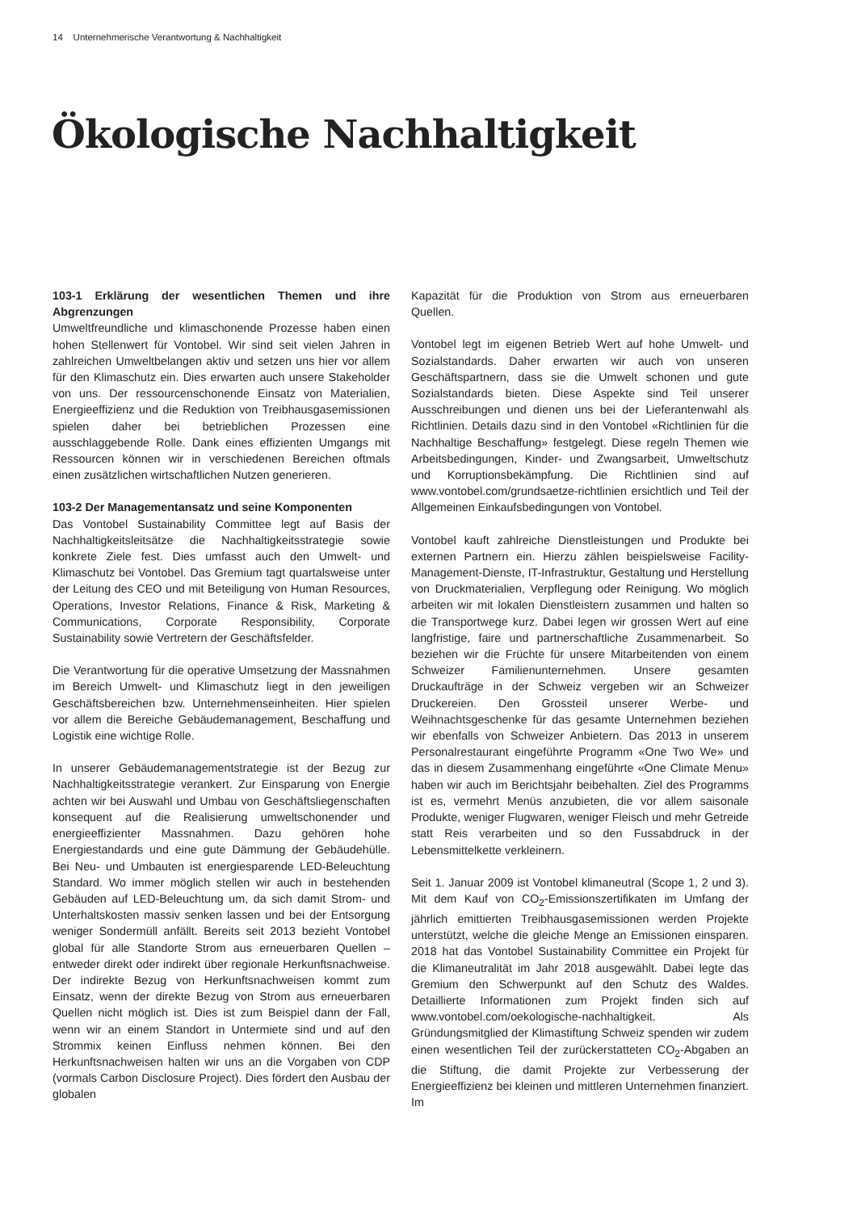14 Unternehmerische Verantwortung & Nachhaltigkeit
Ökologische Nachhaltigkeit
103-1 Erklärung der wesentlichen Themen und ihre Abgrenzungen
Umweltfreundliche und klimaschonende Prozesse haben einen hohen Stellenwert für Vontobel. Wir sind seit vielen Jahren in zahlreichen Umweltbelangen aktiv und setzen uns hier vor allem für den Klimaschutz ein. Dies erwarten auch unsere Stakeholder von uns. Der ressourcenschonende Einsatz von Materialien, Energieeffizienz und die Reduktion von Treibhausgasemissionen spielen daher bei betrieblichen Prozessen eine ausschlaggebende Rolle. Dank eines effizienten Umgangs mit Ressourcen können wir in verschiedenen Bereichen oftmals einen zusätzlichen wirtschaftlichen Nutzen generieren.
103-2 Der Managementansatz und seine Komponenten
Das Vontobel Sustainability Committee legt auf Basis der Nachhaltigkeitsleitsätze die Nachhaltigkeitsstrategie sowie konkrete Ziele fest. Dies umfasst auch den Umwelt- und Klimaschutz bei Vontobel. Das Gremium tagt quartalsweise unter der Leitung des CEO und mit Beteiligung von Human Resources, Operations, Investor Relations, Finance & Risk, Marketing & Communications, Corporate Responsibility, Corporate Sustainability sowie Vertretern der Geschäftsfelder.
Die Verantwortung für die operative Umsetzung der Massnahmen im Bereich Umwelt- und Klimaschutz liegt in den jeweiligen Geschäftsbereichen bzw. Unternehmenseinheiten. Hier spielen vor allem die Bereiche Gebäudemanagement, Beschaffung und Logistik eine wichtige Rolle.
In unserer Gebäudemanagementstrategie ist der Bezug zur Nachhaltigkeitsstrategie verankert. Zur Einsparung von Energie achten wir bei Auswahl und Umbau von Geschäftsliegenschaften konsequent auf die Realisierung umweltschonender und energieeffizienter Massnahmen. Dazu gehören hohe Energiestandards und eine gute Dämmung der Gebäudehülle. Bei Neu- und Umbauten ist energiesparende LED-Beleuchtung Standard. Wo immer möglich stellen wir auch in bestehenden Gebäuden auf LED-Beleuchtung um, da sich damit Strom- und Unterhaltskosten massiv senken lassen und bei der Entsorgung weniger Sondermüll anfällt. Bereits seit 2013 bezieht Vontobel global für alle Standorte Strom aus erneuerbaren Quellen – entweder direkt oder indirekt über regionale Herkunftsnachweise. Der indirekte Bezug von Herkunftsnachweisen kommt zum Einsatz, wenn der direkte Bezug von Strom aus erneuerbaren Quellen nicht möglich ist. Dies ist zum Beispiel dann der Fall, wenn wir an einem Standort in Untermiete sind und auf den Strommix keinen Einfluss nehmen können. Bei den Herkunftsnachweisen halten wir uns an die Vorgaben von CDP (vormals Carbon Disclosure Project). Dies fördert den Ausbau der globalen
Kapazität für die Produktion von Strom aus erneuerbaren Quellen.
Vontobel legt im eigenen Betrieb Wert auf hohe Umwelt- und Sozialstandards. Daher erwarten wir auch von unseren Geschäftspartnern, dass sie die Umwelt schonen und gute Sozialstandards bieten. Diese Aspekte sind Teil unserer Ausschreibungen und dienen uns bei der Lieferantenwahl als Richtlinien. Details dazu sind in den Vontobel «Richtlinien für die Nachhaltige Beschaffung» festgelegt. Diese regeln Themen wie Arbeitsbedingungen, Kinder- und Zwangsarbeit, Umweltschutz und Korruptionsbekämpfung. Die Richtlinien sind auf www.vontobel.com/grundsaetze-richtlinien ersichtlich und Teil der Allgemeinen Einkaufsbedingungen von Vontobel.
Vontobel kauft zahlreiche Dienstleistungen und Produkte bei externen Partnern ein. Hierzu zählen beispielsweise Facility-Management-Dienste, IT-Infrastruktur, Gestaltung und Herstellung von Druckmaterialien, Verpflegung oder Reinigung. Wo möglich arbeiten wir mit lokalen Dienstleistern zusammen und halten so die Transportwege kurz. Dabei legen wir grossen Wert auf eine langfristige, faire und partnerschaftliche Zusammenarbeit. So beziehen wir die Früchte für unsere Mitarbeitenden von einem Schweizer Familienunternehmen. Unsere gesamten Druckaufträge in der Schweiz vergeben wir an Schweizer Druckereien. Den Grossteil unserer Werbe- und Weihnachtsgeschenke für das gesamte Unternehmen beziehen wir ebenfalls von Schweizer Anbietern. Das 2013 in unserem Personalrestaurant eingeführte Programm «One Two We» und das in diesem Zusammenhang eingeführte «One Climate Menu» haben wir auch im Berichtsjahr beibehalten. Ziel des Programms ist es, vermehrt Menüs anzubieten, die vor allem saisonale Produkte, weniger Flugwaren, weniger Fleisch und mehr Getreide statt Reis verarbeiten und so den Fussabdruck in der Lebensmittelkette verkleinern.
Seit 1. Januar 2009 ist Vontobel klimaneutral (Scope 1, 2 und 3). Mit dem Kauf von CO<sub>2</sub>-Emissionszertifikaten im Umfang der jährlich emittierten Treibhausgasemissionen werden Projekte unterstützt, welche die gleiche Menge an Emissionen einsparen. 2018 hat das Vontobel Sustainability Committee ein Projekt für die Klimaneutralität im Jahr 2018 ausgewählt. Dabei legte das Gremium den Schwerpunkt auf den Schutz des Waldes. Detaillierte Informationen zum Projekt finden sich auf www.vontobel.com/oekologische-nachhaltigkeit. Als Gründungsmitglied der Klimastiftung Schweiz spenden wir zudem einen wesentlichen Teil der zurückerstatteten CO<sub>2</sub>-Abgaben an die Stiftung, die damit Projekte zur Verbesserung der Energieeffizienz bei kleinen und mittleren Unternehmen finanziert. Im